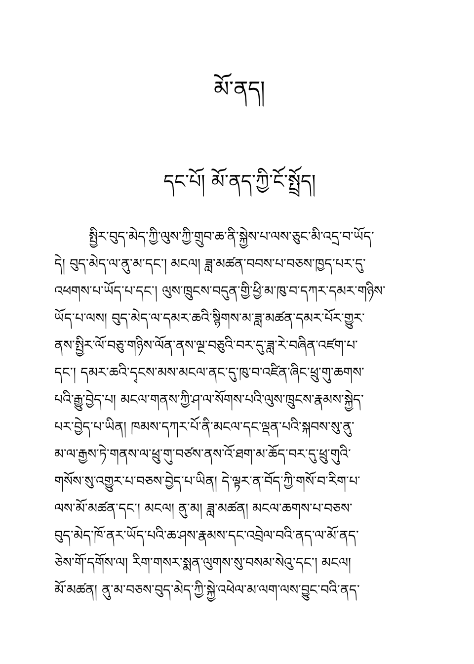མོ་ནད།
དང་པོ། མོ་ནད་ཀྱི་ངོ་སྤྲོད།
སྤྱིར་བུད་མེད་ཀྱི་ལུས་ཀྱི་གྲུབ་ཆ་ནི་སྐྱེས་པ་ལས་ཅུང་མི་འདྲ་བ་ཡོད་
དེ། བུད་མེད་ལ་ནུ་མ་དང་། མངལ། ཟླ་མཚན་བབས་པ་བཅས་ཁྱད་པར་དུ་
འཕགས་པ་ཡོད་པ་དང་། ལུས་ཁྲུངས་བདུན་གྱི་ཕྱི་མ་ཁུ་བ་དཀར་དམར་གཉིས་
ཡོད་པ་ལས། བུད་མེད་ལ་དམར་ཆའི་སྙིགས་མ་ཟླ་མཚན་དམར་པོར་གྱུར་
ནས་སྤྱིར་ལོ་བཅུ་གཉིས་ལོན་ནས་ལྔ་བཅུའི་བར་དུ་ཟླ་རེ་བཞིན་འཛག་པ་
དང་། དམར་ཆའི་དྭངས་མས་མངལ་ནང་དུ་ཁུ་བ་འཛིན་ཞིང་ཕྲུ་གུ་ཆགས་
པའི་རྒྱུ་བྱེད་པ། མངལ་གནས་ཀྱི་ཤ་ལ་སོགས་པའི་ལུས་ཁྲུངས་རྣམས་སྐྱེད་
པར་བྱེད་པ་ཡིན། ཁམས་དཀར་པོ་ནི་མངལ་དང་ལྡན་པའི་སྐབས་སུ་ནུ་
མ་ལ་རྒྱས་ཏེ་གནས་ལ་ཕྲུ་གུ་བཙས་ནས་འོ་ཐག་མ་ཆོད་བར་དུ་ཕྲུ་གུའི་
གསོས་སུ་འགྱུར་པ་བཅས་བྱེད་པ་ཡིན། དེ་ལྟར་ན་བོད་ཀྱི་གསོ་བ་རིག་པ་
ལས་མོ་མཚན་དང་། མངལ། ནུ་མ། ཟླ་མཚན། མངལ་ཆགས་པ་བཅས་
བུད་མེད་ཁོ་ནར་ཡོད་པའི་ཆ་ཤས་རྣམས་དང་འབྲེལ་བའི་ནད་ལ་མོ་ནད་
ཅེས་གོ་དགོས་ལ། རིག་གསར་སྨན་ལུགས་སུ་བསམ་སེའུ་དང་། མངལ།
མོ་མཚན། ནུ་མ་བཅས་བུད་མེད་ཀྱི་སྐྱེ་འཕེལ་མ་ལག་ལས་བྱུང་བའི་ནད་